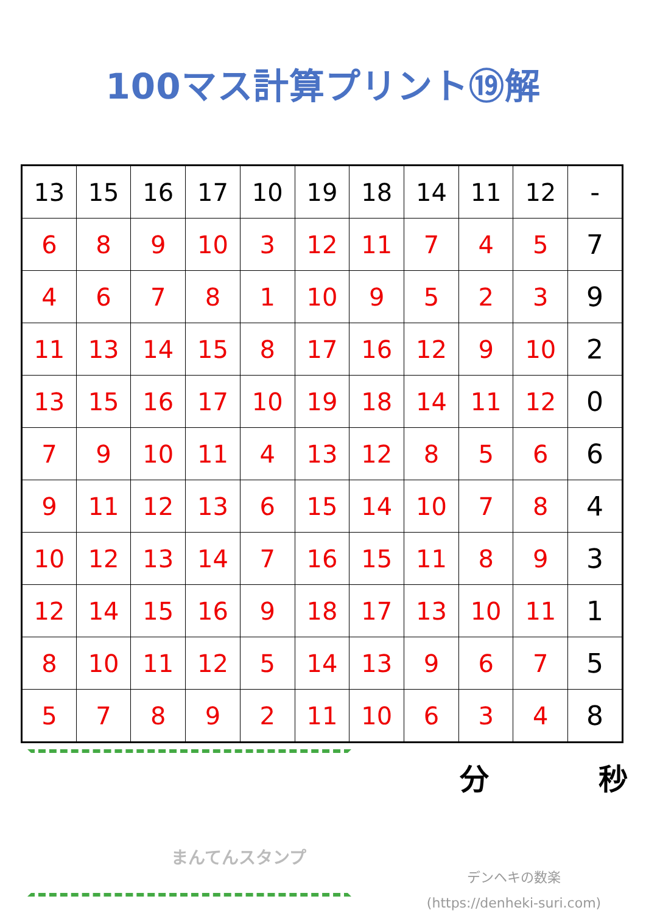100マス計算プリント⑲解
| 13 | 15 | 16 | 17 | 10 | 19 | 18 | 14 | 11 | 12 | - |
| 6 | 8 | 9 | 10 | 3 | 12 | 11 | 7 | 4 | 5 | 7 |
| 4 | 6 | 7 | 8 | 1 | 10 | 9 | 5 | 2 | 3 | 9 |
| 11 | 13 | 14 | 15 | 8 | 17 | 16 | 12 | 9 | 10 | 2 |
| 13 | 15 | 16 | 17 | 10 | 19 | 18 | 14 | 11 | 12 | 0 |
| 7 | 9 | 10 | 11 | 4 | 13 | 12 | 8 | 5 | 6 | 6 |
| 9 | 11 | 12 | 13 | 6 | 15 | 14 | 10 | 7 | 8 | 4 |
| 10 | 12 | 13 | 14 | 7 | 16 | 15 | 11 | 8 | 9 | 3 |
| 12 | 14 | 15 | 16 | 9 | 18 | 17 | 13 | 10 | 11 | 1 |
| 8 | 10 | 11 | 12 | 5 | 14 | 13 | 9 | 6 | 7 | 5 |
| 5 | 7 | 8 | 9 | 2 | 11 | 10 | 6 | 3 | 4 | 8 |
まんてんスタンプ
分 秒
デンヘキの数楽
(https://denheki-suri.com)